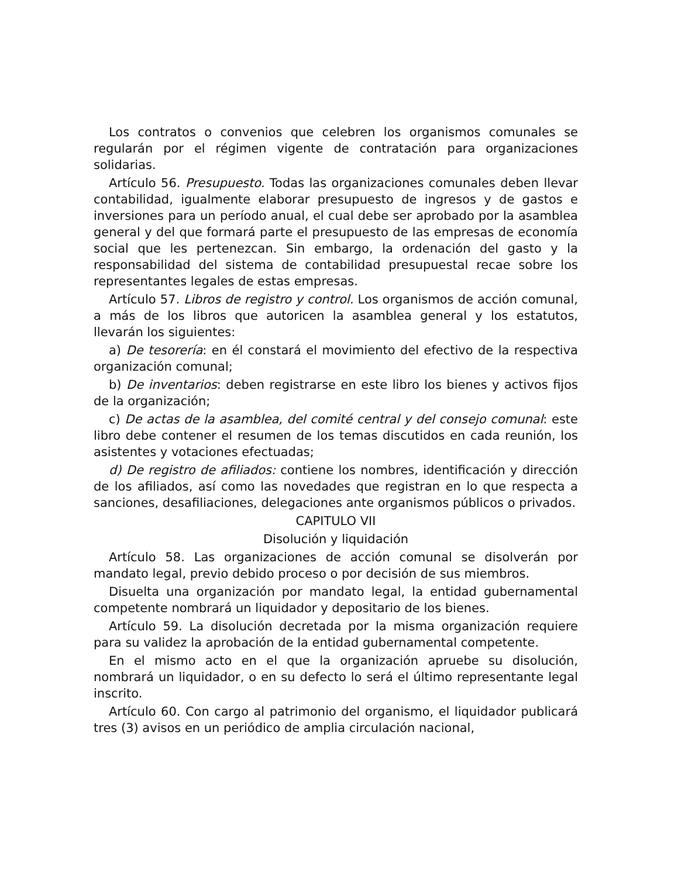Los contratos o convenios que celebren los organismos comunales se regularán por el régimen vigente de contratación para organizaciones solidarias.
Artículo 56. Presupuesto. Todas las organizaciones comunales deben llevar contabilidad, igualmente elaborar presupuesto de ingresos y de gastos e inversiones para un período anual, el cual debe ser aprobado por la asamblea general y del que formará parte el presupuesto de las empresas de economía social que les pertenezcan. Sin embargo, la ordenación del gasto y la responsabilidad del sistema de contabilidad presupuestal recae sobre los representantes legales de estas empresas.
Artículo 57. Libros de registro y control. Los organismos de acción comunal, a más de los libros que autoricen la asamblea general y los estatutos, llevarán los siguientes:
a) De tesorería: en él constará el movimiento del efectivo de la respectiva organización comunal;
b) De inventarios: deben registrarse en este libro los bienes y activos fijos de la organización;
c) De actas de la asamblea, del comité central y del consejo comunal: este libro debe contener el resumen de los temas discutidos en cada reunión, los asistentes y votaciones efectuadas;
d) De registro de afiliados: contiene los nombres, identificación y dirección de los afiliados, así como las novedades que registran en lo que respecta a sanciones, desafiliaciones, delegaciones ante organismos públicos o privados.
CAPITULO VII
Disolución y liquidación
Artículo 58. Las organizaciones de acción comunal se disolverán por mandato legal, previo debido proceso o por decisión de sus miembros.
Disuelta una organización por mandato legal, la entidad gubernamental competente nombrará un liquidador y depositario de los bienes.
Artículo 59. La disolución decretada por la misma organización requiere para su validez la aprobación de la entidad gubernamental competente.
En el mismo acto en el que la organización apruebe su disolución, nombrará un liquidador, o en su defecto lo será el último representante legal inscrito.
Artículo 60. Con cargo al patrimonio del organismo, el liquidador publicará tres (3) avisos en un periódico de amplia circulación nacional,